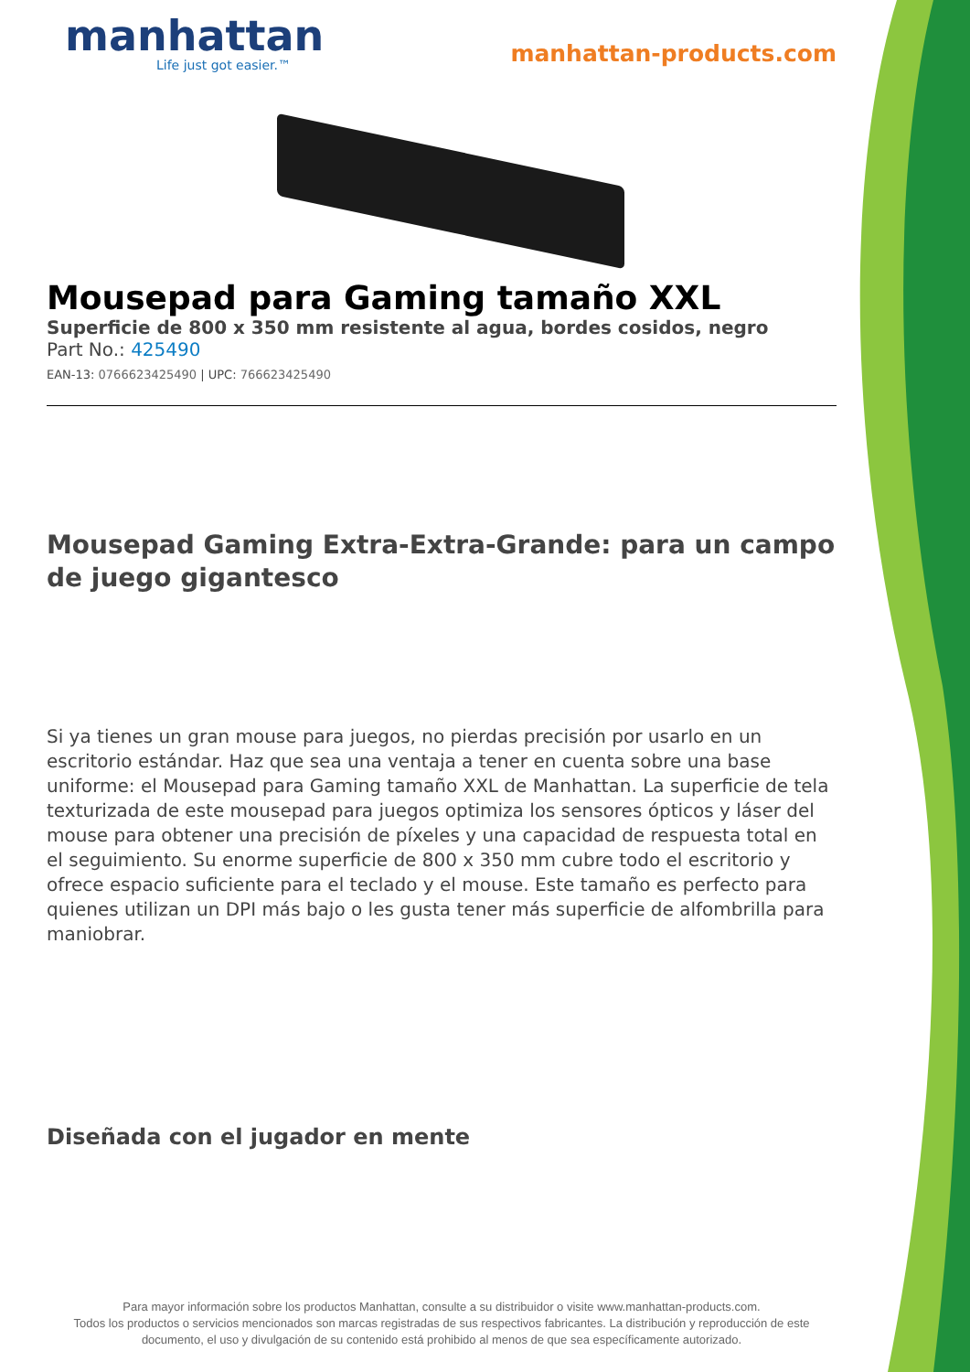manhattan
Life just got easier.™
manhattan-products.com
Mousepad para Gaming tamaño XXL
Superficie de 800 x 350 mm resistente al agua, bordes cosidos, negro
Part No.: 425490
EAN-13: 0766623425490 | UPC: 766623425490
Mousepad Gaming Extra-Extra-Grande: para un campo de juego gigantesco
Si ya tienes un gran mouse para juegos, no pierdas precisión por usarlo en un escritorio estándar. Haz que sea una ventaja a tener en cuenta sobre una base uniforme: el Mousepad para Gaming tamaño XXL de Manhattan. La superficie de tela texturizada de este mousepad para juegos optimiza los sensores ópticos y láser del mouse para obtener una precisión de píxeles y una capacidad de respuesta total en el seguimiento. Su enorme superficie de 800 x 350 mm cubre todo el escritorio y ofrece espacio suficiente para el teclado y el mouse. Este tamaño es perfecto para quienes utilizan un DPI más bajo o les gusta tener más superficie de alfombrilla para maniobrar.
Diseñada con el jugador en mente
Para mayor información sobre los productos Manhattan, consulte a su distribuidor o visite www.manhattan-products.com.
Todos los productos o servicios mencionados son marcas registradas de sus respectivos fabricantes. La distribución y reproducción de este documento, el uso y divulgación de su contenido está prohibido al menos de que sea específicamente autorizado.